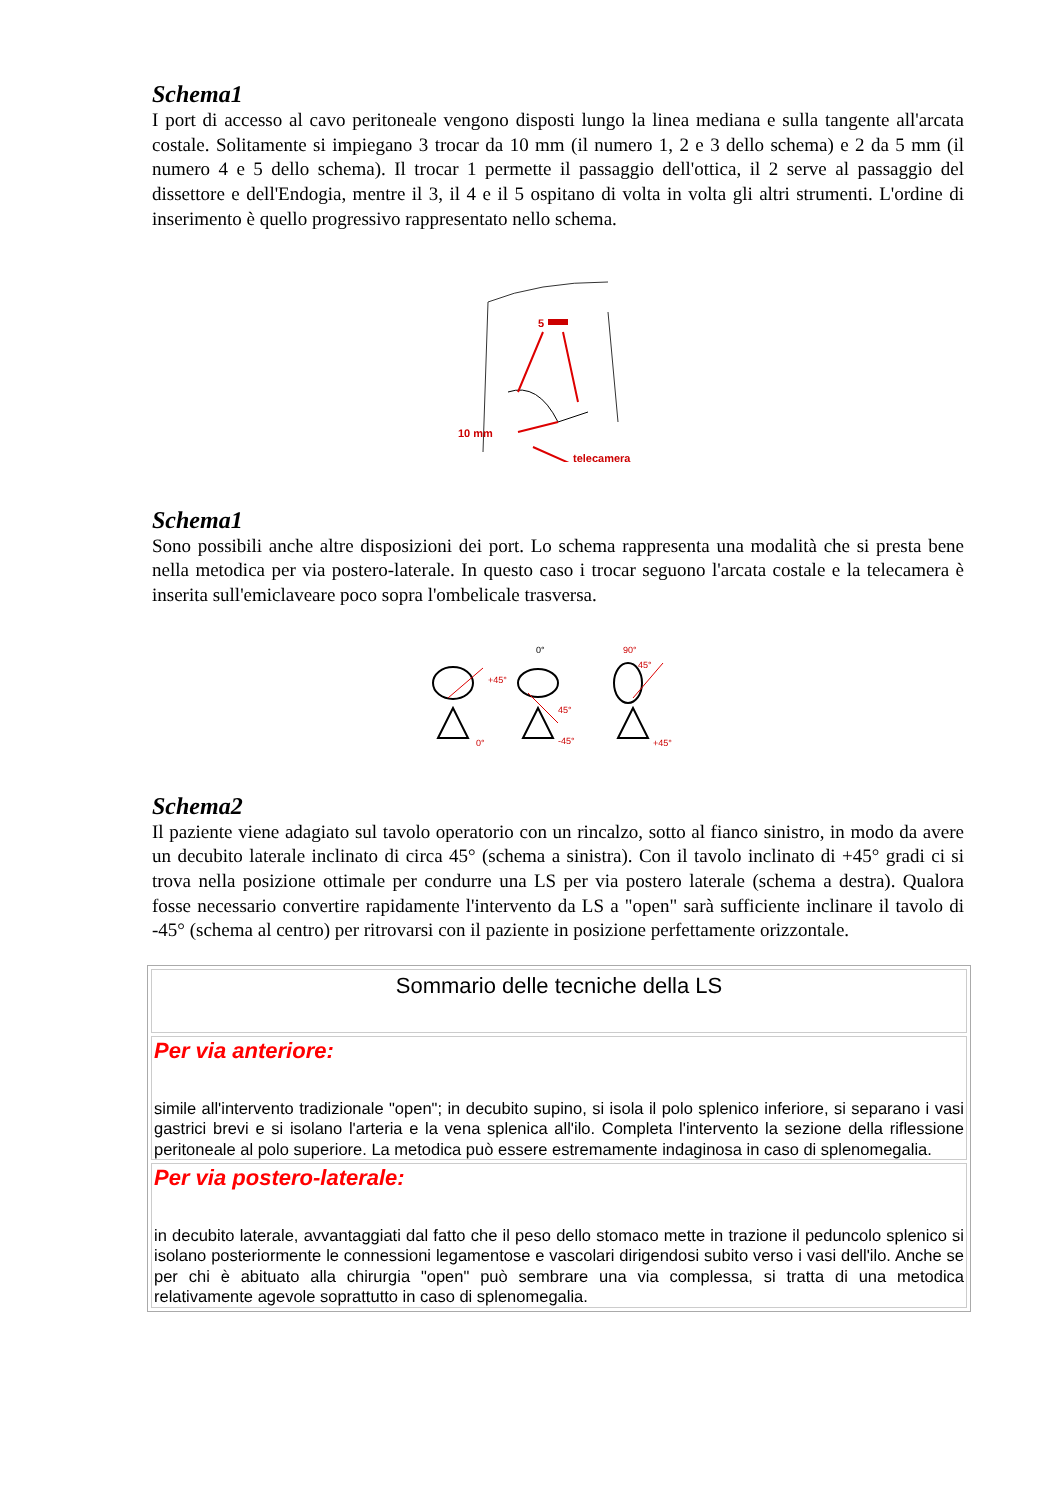Schema1
I port di accesso al cavo peritoneale vengono disposti lungo la linea mediana e sulla tangente all'arcata costale. Solitamente si impiegano 3 trocar da 10 mm (il numero 1, 2 e 3 dello schema) e 2 da 5 mm (il numero 4 e 5 dello schema). Il trocar 1 permette il passaggio dell'ottica, il 2 serve al passaggio del dissettore e dell'Endogia, mentre il 3, il 4 e il 5 ospitano di volta in volta gli altri strumenti. L'ordine di inserimento è quello progressivo rappresentato nello schema.
5
10 mm
telecamera
Schema1
Sono possibili anche altre disposizioni dei port. Lo schema rappresenta una modalità che si presta bene nella metodica per via postero-laterale. In questo caso i trocar seguono l'arcata costale e la telecamera è inserita sull'emiclaveare poco sopra l'ombelicale trasversa.
+45°
0°
45°
90°
45°
0°
-45°
+45°
Schema2
Il paziente viene adagiato sul tavolo operatorio con un rincalzo, sotto al fianco sinistro, in modo da avere un decubito laterale inclinato di circa 45° (schema a sinistra). Con il tavolo inclinato di +45° gradi ci si trova nella posizione ottimale per condurre una LS per via postero laterale (schema a destra). Qualora fosse necessario convertire rapidamente l'intervento da LS a "open" sarà sufficiente inclinare il tavolo di -45° (schema al centro) per ritrovarsi con il paziente in posizione perfettamente orizzontale.
| Sommario delle tecniche della LS |
| Per via anteriore: simile all'intervento tradizionale "open"; in decubito supino, si isola il polo splenico inferiore, si separano i vasi gastrici brevi e si isolano l'arteria e la vena splenica all'ilo. Completa l'intervento la sezione della riflessione peritoneale al polo superiore. La metodica può essere estremamente indaginosa in caso di splenomegalia. |
| Per via postero-laterale: in decubito laterale, avvantaggiati dal fatto che il peso dello stomaco mette in trazione il peduncolo splenico si isolano posteriormente le connessioni legamentose e vascolari dirigendosi subito verso i vasi dell'ilo. Anche se per chi è abituato alla chirurgia "open" può sembrare una via complessa, si tratta di una metodica relativamente agevole soprattutto in caso di splenomegalia. |